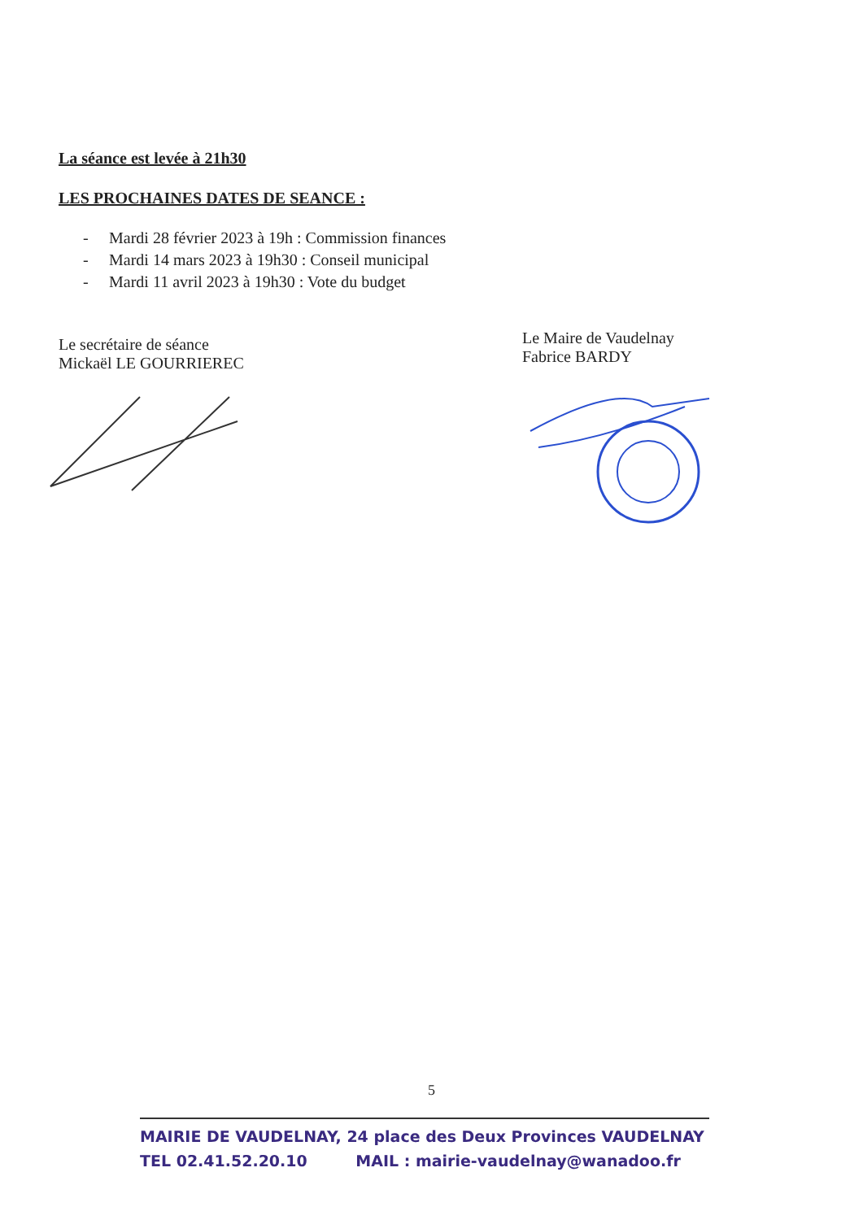La séance est levée à 21h30
LES PROCHAINES DATES DE SEANCE :
- Mardi 28 février 2023 à 19h : Commission finances
- Mardi 14 mars 2023 à 19h30 : Conseil municipal
- Mardi 11 avril 2023 à 19h30 : Vote du budget
Le secrétaire de séance
Mickaël LE GOURRIEREC
Le Maire de Vaudelnay
Fabrice BARDY
5
MAIRIE DE VAUDELNAY, 24 place des Deux Provinces VAUDELNAY
TEL 02.41.52.20.10 MAIL : mairie-vaudelnay@wanadoo.fr